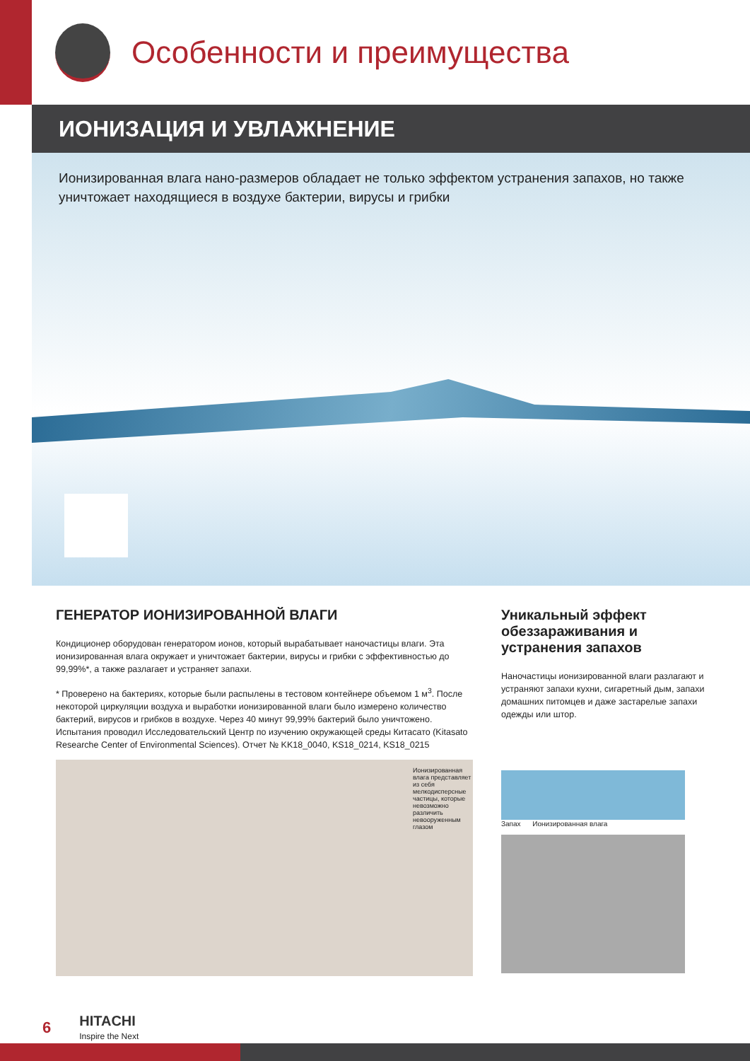Особенности и преимущества
ИОНИЗАЦИЯ И УВЛАЖНЕНИЕ
Ионизированная влага нано-размеров обладает не только эффектом устранения запахов, но также уничтожает находящиеся в воздухе бактерии, вирусы и грибки
ГЕНЕРАТОР ИОНИЗИРОВАННОЙ ВЛАГИ
Кондиционер оборудован генератором ионов, который вырабатывает наночастицы влаги. Эта ионизированная влага окружает и уничтожает бактерии, вирусы и грибки с эффективностью до 99,99%*, а также разлагает и устраняет запахи.
* Проверено на бактериях, которые были распылены в тестовом контейнере объемом 1 м<sup>3</sup>. После некоторой циркуляции воздуха и выработки ионизированной влаги было измерено количество бактерий, вирусов и грибков в воздухе. Через 40 минут 99,99% бактерий было уничтожено. Испытания проводил Исследовательский Центр по изучению окружающей среды Китасато (Kitasato Researche Center of Environmental Sciences). Отчет № KK18_0040, KS18_0214, KS18_0215
Ионизированная влага представляет из себя мелкодисперсные частицы, которые невозможно различить невооруженным глазом
Уникальный эффект обеззараживания и устранения запахов
Наночастицы ионизированной влаги разлагают и устраняют запахи кухни, сигаретный дым, запахи домашних питомцев и даже застарелые запахи одежды или штор.
Запах Ионизированная влага
6
HITACHI
Inspire the Next